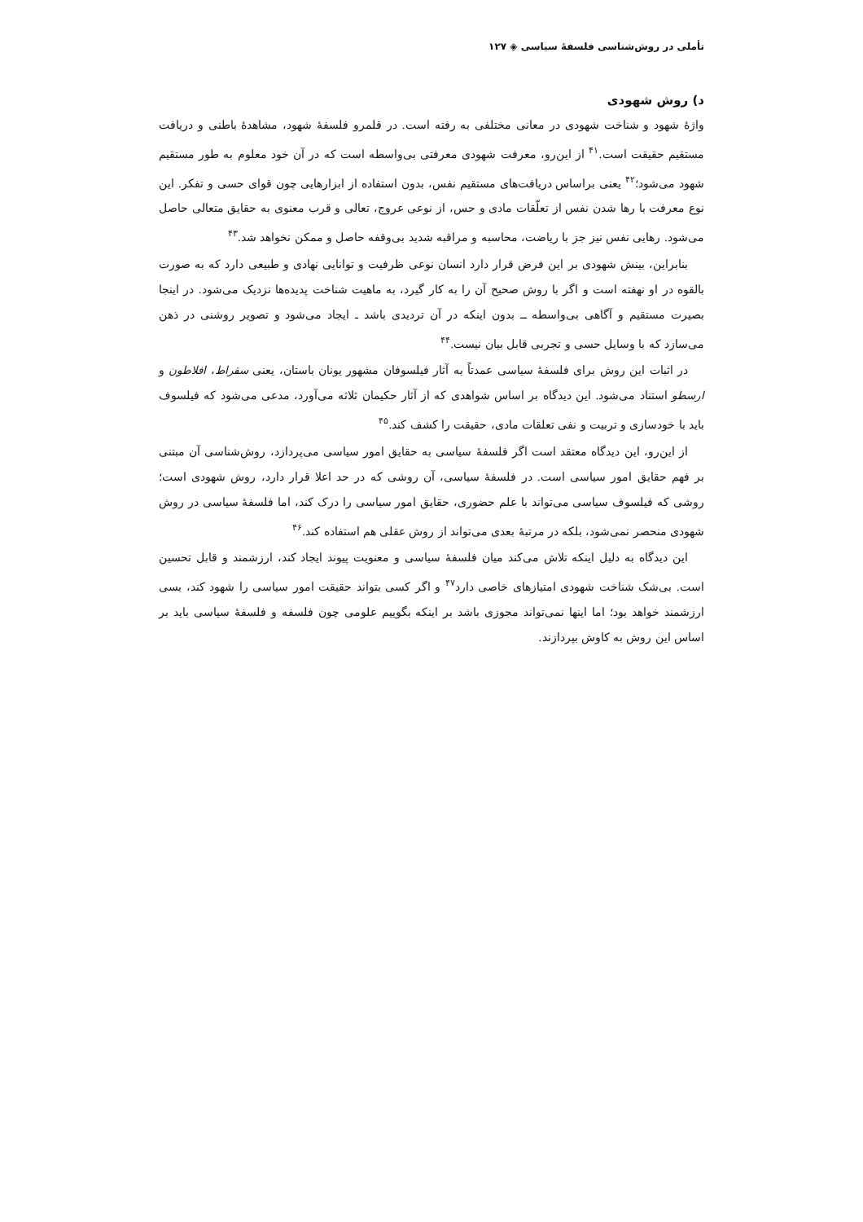تأملی در روش‌شناسی فلسفهٔ سیاسی ◈ ۱۲۷
د) روش شهودی
واژهٔ شهود و شناخت شهودی در معانی مختلفی به رفته است. در قلمرو فلسفهٔ شهود، مشاهدهٔ باطنی و دریافت مستقیم حقیقت است.<sup>۴۱</sup> از این‌رو، معرفت شهودی معرفتی بی‌واسطه است که در آن خود معلوم به طور مستقیم شهود می‌شود؛<sup>۴۲</sup> یعنی براساس دریافت‌های مستقیم نفس، بدون استفاده از ابزارهایی چون قوای حسی و تفکر. این نوع معرفت با رها شدن نفس از تعلّقات مادی و حس، از نوعی عروج، تعالی و قرب معنوی به حقایق متعالی حاصل می‌شود. رهایی نفس نیز جز با ریاضت، محاسبه و مراقبه شدید بی‌وقفه حاصل و ممکن نخواهد شد.<sup>۴۳</sup>
بنابراین، بینش شهودی بر این فرض قرار دارد انسان نوعی ظرفیت و توانایی نهادی و طبیعی دارد که به صورت بالقوه در او نهفته است و اگر با روش صحیح آن را به کار گیرد، به ماهیت شناخت پدیده‌ها نزدیک می‌شود. در اینجا بصیرت مستقیم و آگاهی بی‌واسطه ــ بدون اینکه در آن تردیدی باشد ـ ایجاد می‌شود و تصویر روشنی در ذهن می‌سازد که با وسایل حسی و تجربی قابل بیان نیست.<sup>۴۴</sup>
در اثبات این روش برای فلسفهٔ سیاسی عمدتاً به آثار فیلسوفان مشهور یونان باستان، یعنی سقراط، افلاطون و ارسطو استناد می‌شود. این دیدگاه بر اساس شواهدی که از آثار حکیمان ثلاثه می‌آورد، مدعی می‌شود که فیلسوف باید با خودسازی و تربیت و نفی تعلقات مادی، حقیقت را کشف کند.<sup>۴۵</sup>
از این‌رو، این دیدگاه معتقد است اگر فلسفهٔ سیاسی به حقایق امور سیاسی می‌پردازد، روش‌شناسی آن مبتنی بر فهم حقایق امور سیاسی است. در فلسفهٔ سیاسی، آن روشی که در حد اعلا قرار دارد، روش شهودی است؛ روشی که فیلسوف سیاسی می‌تواند با علم حضوری، حقایق امور سیاسی را درک کند، اما فلسفهٔ سیاسی در روش شهودی منحصر نمی‌شود، بلکه در مرتبهٔ بعدی می‌تواند از روش عقلی هم استفاده کند.<sup>۴۶</sup>
این دیدگاه به دلیل اینکه تلاش می‌کند میان فلسفهٔ سیاسی و معنویت پیوند ایجاد کند، ارزشمند و قابل تحسین است. بی‌شک شناخت شهودی امتیازهای خاصی دارد<sup>۴۷</sup> و اگر کسی بتواند حقیقت امور سیاسی را شهود کند، بسی ارزشمند خواهد بود؛ اما اینها نمی‌تواند مجوزی باشد بر اینکه بگوییم علومی چون فلسفه و فلسفهٔ سیاسی باید بر اساس این روش به کاوش بپردازند.